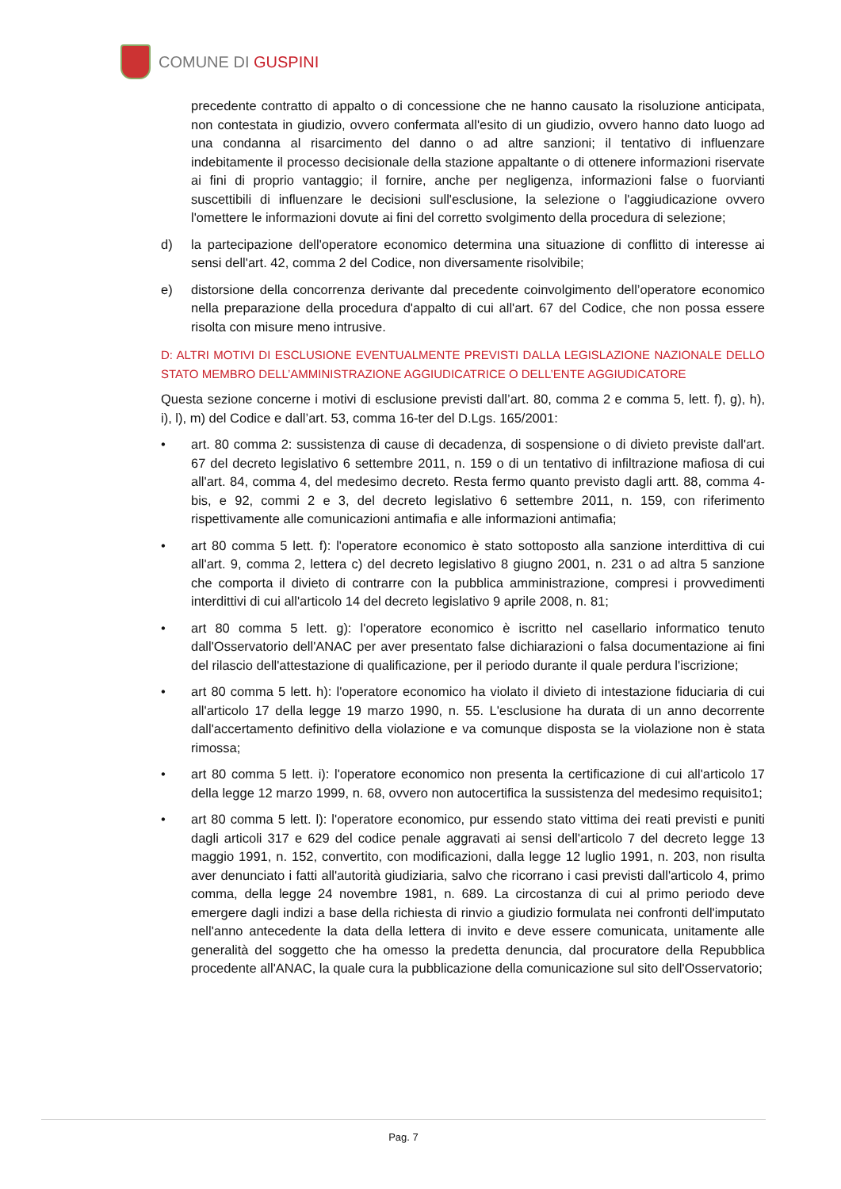COMUNE DI GUSPINI
precedente contratto di appalto o di concessione che ne hanno causato la risoluzione anticipata, non contestata in giudizio, ovvero confermata all'esito di un giudizio, ovvero hanno dato luogo ad una condanna al risarcimento del danno o ad altre sanzioni; il tentativo di influenzare indebitamente il processo decisionale della stazione appaltante o di ottenere informazioni riservate ai fini di proprio vantaggio; il fornire, anche per negligenza, informazioni false o fuorvianti suscettibili di influenzare le decisioni sull'esclusione, la selezione o l'aggiudicazione ovvero l'omettere le informazioni dovute ai fini del corretto svolgimento della procedura di selezione;
d) la partecipazione dell'operatore economico determina una situazione di conflitto di interesse ai sensi dell'art. 42, comma 2 del Codice, non diversamente risolvibile;
e) distorsione della concorrenza derivante dal precedente coinvolgimento dell’operatore economico nella preparazione della procedura d'appalto di cui all'art. 67 del Codice, che non possa essere risolta con misure meno intrusive.
D: ALTRI MOTIVI DI ESCLUSIONE EVENTUALMENTE PREVISTI DALLA LEGISLAZIONE NAZIONALE DELLO STATO MEMBRO DELL’AMMINISTRAZIONE AGGIUDICATRICE O DELL’ENTE AGGIUDICATORE
Questa sezione concerne i motivi di esclusione previsti dall’art. 80, comma 2 e comma 5, lett. f), g), h), i), l), m) del Codice e dall’art. 53, comma 16-ter del D.Lgs. 165/2001:
• art. 80 comma 2: sussistenza di cause di decadenza, di sospensione o di divieto previste dall'art. 67 del decreto legislativo 6 settembre 2011, n. 159 o di un tentativo di infiltrazione mafiosa di cui all'art. 84, comma 4, del medesimo decreto. Resta fermo quanto previsto dagli artt. 88, comma 4-bis, e 92, commi 2 e 3, del decreto legislativo 6 settembre 2011, n. 159, con riferimento rispettivamente alle comunicazioni antimafia e alle informazioni antimafia;
• art 80 comma 5 lett. f): l'operatore economico è stato sottoposto alla sanzione interdittiva di cui all'art. 9, comma 2, lettera c) del decreto legislativo 8 giugno 2001, n. 231 o ad altra 5 sanzione che comporta il divieto di contrarre con la pubblica amministrazione, compresi i provvedimenti interdittivi di cui all'articolo 14 del decreto legislativo 9 aprile 2008, n. 81;
• art 80 comma 5 lett. g): l'operatore economico è iscritto nel casellario informatico tenuto dall'Osservatorio dell'ANAC per aver presentato false dichiarazioni o falsa documentazione ai fini del rilascio dell'attestazione di qualificazione, per il periodo durante il quale perdura l'iscrizione;
• art 80 comma 5 lett. h): l'operatore economico ha violato il divieto di intestazione fiduciaria di cui all'articolo 17 della legge 19 marzo 1990, n. 55. L'esclusione ha durata di un anno decorrente dall'accertamento definitivo della violazione e va comunque disposta se la violazione non è stata rimossa;
• art 80 comma 5 lett. i): l'operatore economico non presenta la certificazione di cui all'articolo 17 della legge 12 marzo 1999, n. 68, ovvero non autocertifica la sussistenza del medesimo requisito1;
• art 80 comma 5 lett. l): l'operatore economico, pur essendo stato vittima dei reati previsti e puniti dagli articoli 317 e 629 del codice penale aggravati ai sensi dell'articolo 7 del decreto legge 13 maggio 1991, n. 152, convertito, con modificazioni, dalla legge 12 luglio 1991, n. 203, non risulta aver denunciato i fatti all'autorità giudiziaria, salvo che ricorrano i casi previsti dall'articolo 4, primo comma, della legge 24 novembre 1981, n. 689. La circostanza di cui al primo periodo deve emergere dagli indizi a base della richiesta di rinvio a giudizio formulata nei confronti dell'imputato nell'anno antecedente la data della lettera di invito e deve essere comunicata, unitamente alle generalità del soggetto che ha omesso la predetta denuncia, dal procuratore della Repubblica procedente all'ANAC, la quale cura la pubblicazione della comunicazione sul sito dell'Osservatorio;
Pag. 7